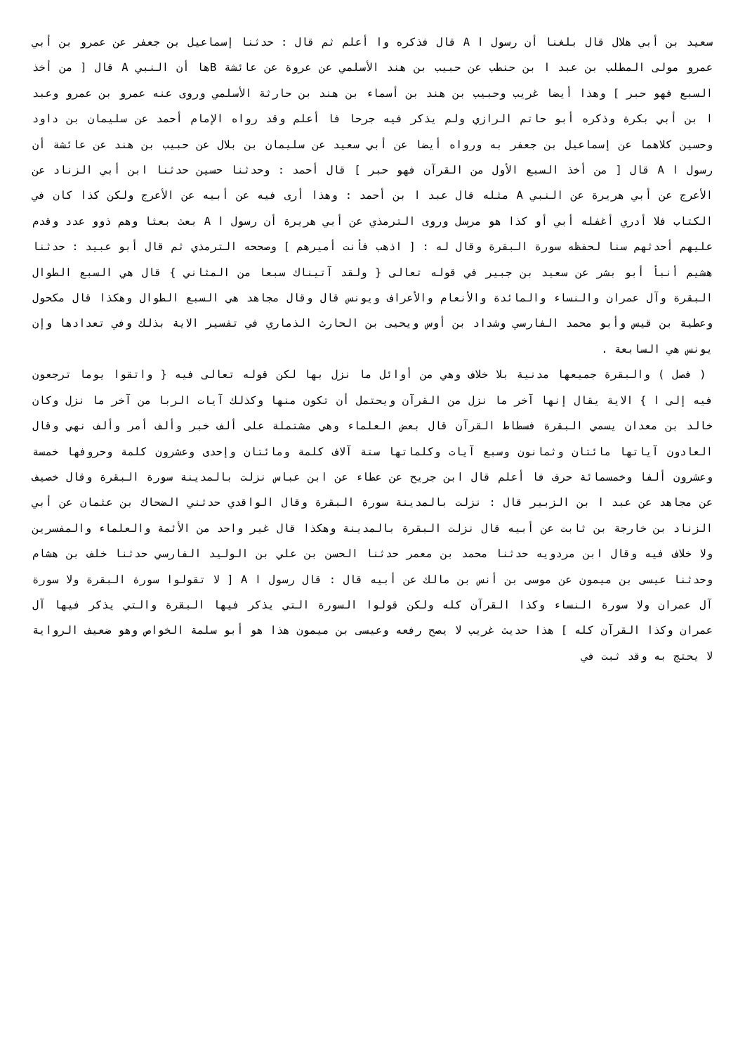سعيد بن أبي هلال قال بلغنا أن رسول ا A قال فذكره وا أعلم ثم قال : حدثنا إسماعيل بن جعفر عن عمرو بن أبي عمرو مولى المطلب بن عبد ا بن حنطب عن حبيب بن هند الأسلمي عن عروة عن عائشة Bها أن النبي A قال [ من أخذ السبع فهو حبر ] وهذا أيضا غريب وحبيب بن هند بن أسماء بن هند بن حارثة الأسلمي وروى عنه عمرو بن عمرو وعبد ا بن أبي بكرة وذكره أبو حاتم الرازي ولم يذكر فيه جرحا فا أعلم وقد رواه الإمام أحمد عن سليمان بن داود وحسين كلاهما عن إسماعيل بن جعفر به ورواه أيضا عن أبي سعيد عن سليمان بن بلال عن حبيب بن هند عن عائشة أن رسول ا A قال [ من أخذ السبع الأول من القرآن فهو حبر ] قال أحمد : وحدثنا حسين حدثنا ابن أبي الزناد عن الأعرج عن أبي هريرة عن النبي A مثله قال عبد ا بن أحمد : وهذا أرى فيه عن أبيه عن الأعرج ولكن كذا كان في الكتاب فلا أدري أغفله أبي أو كذا هو مرسل وروى الترمذي عن أبي هريرة أن رسول ا A بعث بعثا وهم ذوو عدد وقدم عليهم أحدثهم سنا لحفظه سورة البقرة وقال له : [ اذهب فأنت أميرهم ] وصححه الترمذي ثم قال أبو عبيد : حدثنا هشيم أنبأ أبو بشر عن سعيد بن جبير في قوله تعالى { ولقد آتيناك سبعا من المثاني } قال هي السبع الطوال البقرة وآل عمران والنساء والمائدة والأنعام والأعراف ويونس قال وقال مجاهد هي السبع الطوال وهكذا قال مكحول وعطية بن قيس وأبو محمد الفارسي وشداد بن أوس ويحيى بن الحارث الذماري في تفسير الاية بذلك وفي تعدادها وإن يونس هي السابعة .
( فصل ) والبقرة جميعها مدنية بلا خلاف وهي من أوائل ما نزل بها لكن قوله تعالى فيه { واتقوا يوما ترجعون فيه إلى ا } الاية يقال إنها آخر ما نزل من القرآن ويحتمل أن تكون منها وكذلك آيات الربا من آخر ما نزل وكان خالد بن معدان يسمي البقرة فسطاط القرآن قال بعض العلماء وهي مشتملة على ألف خبر وألف أمر وألف نهي وقال العادون آياتها مائتان وثمانون وسبع آيات وكلماتها ستة آلاف كلمة ومائتان وإحدى وعشرون كلمة وحروفها خمسة وعشرون ألفا وخمسمائة حرف فا أعلم قال ابن جريح عن عطاء عن ابن عباس نزلت بالمدينة سورة البقرة وقال خصيف عن مجاهد عن عبد ا بن الزبير قال : نزلت بالمدينة سورة البقرة وقال الواقدي حدثني الضحاك بن عثمان عن أبي الزناد بن خارجة بن ثابت عن أبيه قال نزلت البقرة بالمدينة وهكذا قال غير واحد من الأئمة والعلماء والمفسرين ولا خلاف فيه وقال ابن مردويه حدثنا محمد بن معمر حدثنا الحسن بن علي بن الوليد الفارسي حدثنا خلف بن هشام وحدثنا عيسى بن ميمون عن موسى بن أنس بن مالك عن أبيه قال : قال رسول ا A [ لا تقولوا سورة البقرة ولا سورة آل عمران ولا سورة النساء وكذا القرآن كله ولكن قولوا السورة التي يذكر فيها البقرة والتي يذكر فيها آل عمران وكذا القرآن كله ] هذا حديث غريب لا يصح رفعه وعيسى بن ميمون هذا هو أبو سلمة الخواص وهو ضعيف الرواية لا يحتج به وقد ثبت في